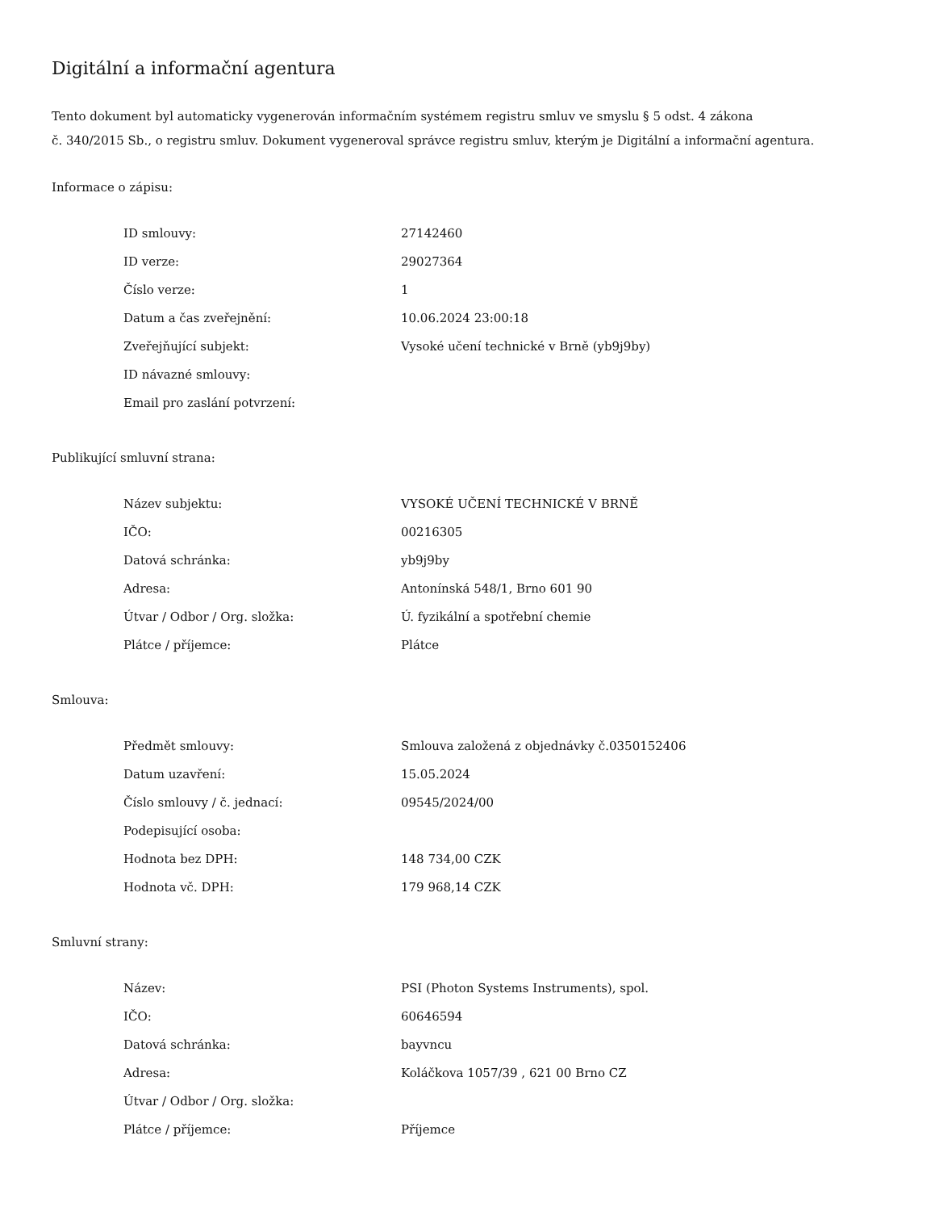Digitální a informační agentura
Tento dokument byl automaticky vygenerován informačním systémem registru smluv ve smyslu § 5 odst. 4 zákona
č. 340/2015 Sb., o registru smluv. Dokument vygeneroval správce registru smluv, kterým je Digitální a informační agentura.
Informace o zápisu:
| ID smlouvy: | 27142460 |
| ID verze: | 29027364 |
| Číslo verze: | 1 |
| Datum a čas zveřejnění: | 10.06.2024 23:00:18 |
| Zveřejňující subjekt: | Vysoké učení technické v Brně (yb9j9by) |
| ID návazné smlouvy: | |
| Email pro zaslání potvrzení: | |
Publikující smluvní strana:
| Název subjektu: | VYSOKÉ UČENÍ TECHNICKÉ V BRNĚ |
| IČO: | 00216305 |
| Datová schránka: | yb9j9by |
| Adresa: | Antonínská 548/1, Brno 601 90 |
| Útvar / Odbor / Org. složka: | Ú. fyzikální a spotřební chemie |
| Plátce / příjemce: | Plátce |
Smlouva:
| Předmět smlouvy: | Smlouva založená z objednávky č.0350152406 |
| Datum uzavření: | 15.05.2024 |
| Číslo smlouvy / č. jednací: | 09545/2024/00 |
| Podepisující osoba: | |
| Hodnota bez DPH: | 148 734,00 CZK |
| Hodnota vč. DPH: | 179 968,14 CZK |
Smluvní strany:
| Název: | PSI (Photon Systems Instruments), spol. |
| IČO: | 60646594 |
| Datová schránka: | bayvncu |
| Adresa: | Koláčkova 1057/39 , 621 00 Brno CZ |
| Útvar / Odbor / Org. složka: | |
| Plátce / příjemce: | Příjemce |